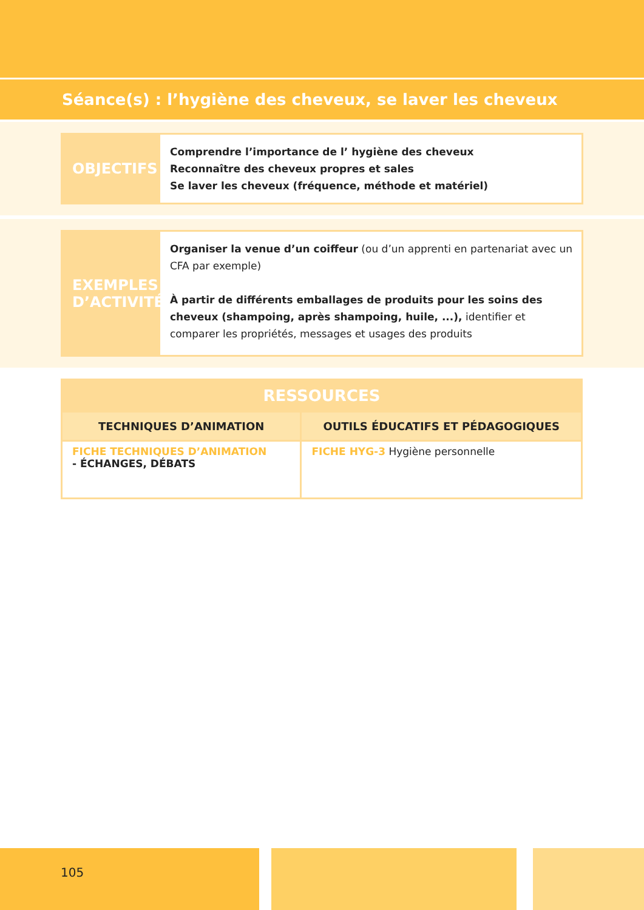Séance(s) : l’hygiène des cheveux, se laver les cheveux
OBJECTIFS
Comprendre l’importance de l’ hygiène des cheveux
Reconnaître des cheveux propres et sales
Se laver les cheveux (fréquence, méthode et matériel)
EXEMPLES
D’ACTIVITÉ
Organiser la venue d’un coiffeur (ou d’un apprenti en partenariat avec un CFA par exemple)
À partir de différents emballages de produits pour les soins des cheveux (shampoing, après shampoing, huile, ...), identifier et comparer les propriétés, messages et usages des produits
| RESSOURCES | |
| --- | --- |
| TECHNIQUES D’ANIMATION | OUTILS ÉDUCATIFS ET PÉDAGOGIQUES |
| FICHE TECHNIQUES D’ANIMATION - ÉCHANGES, DÉBATS | FICHE HYG-3 Hygiène personnelle |
105